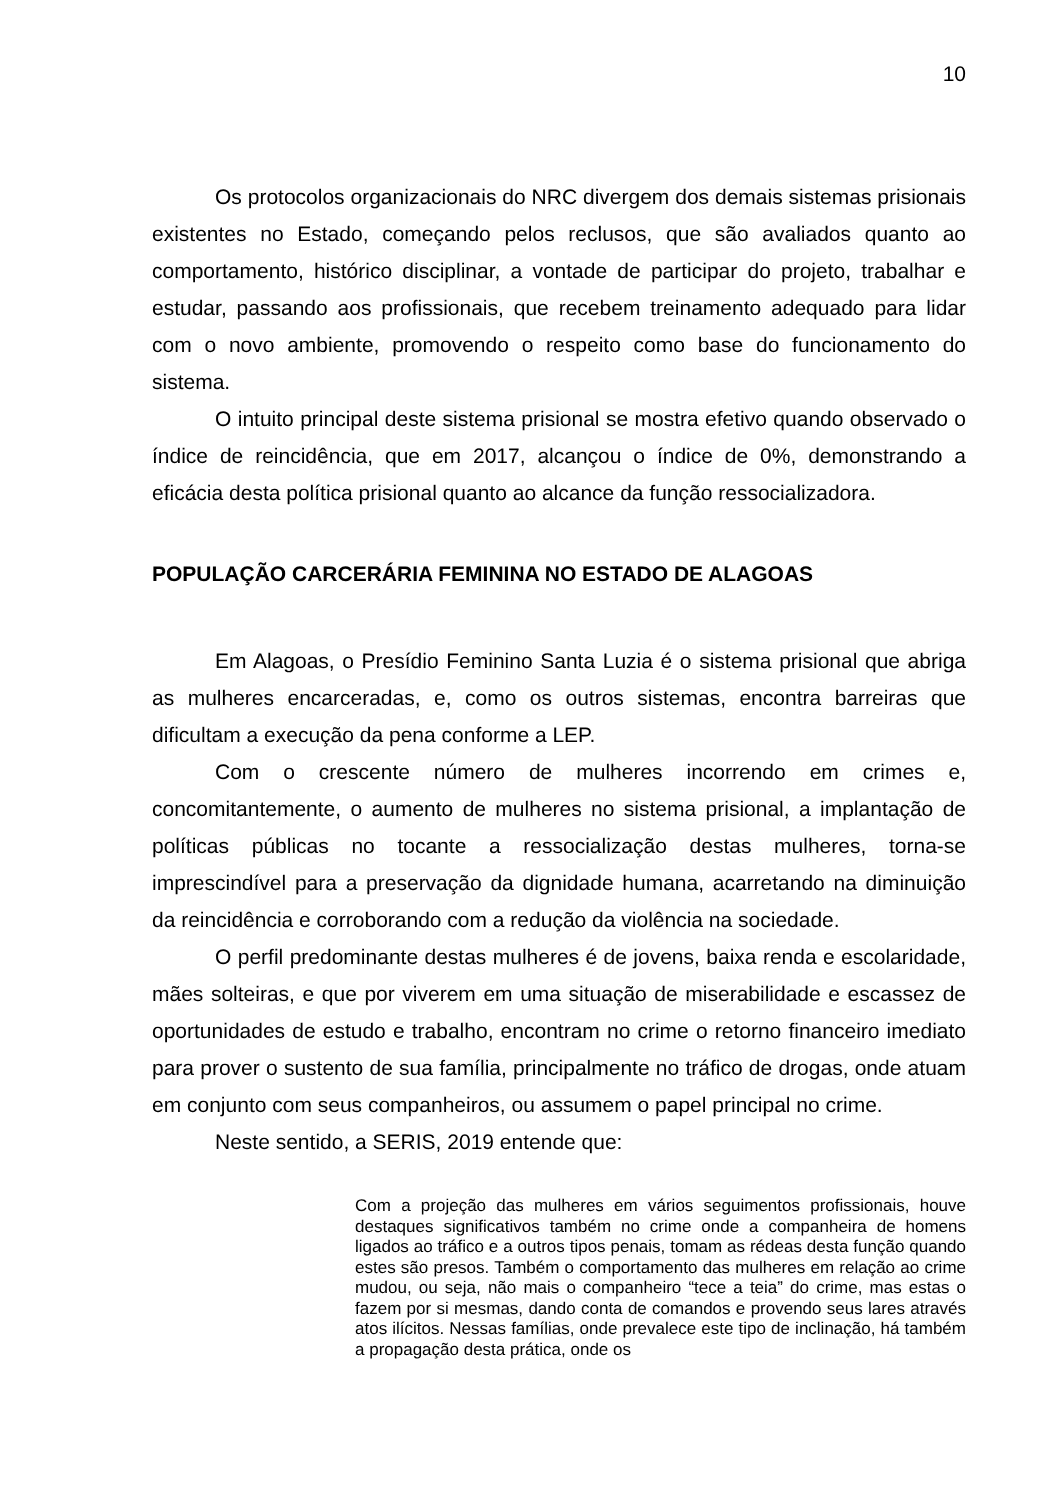10
Os protocolos organizacionais do NRC divergem dos demais sistemas prisionais existentes no Estado, começando pelos reclusos, que são avaliados quanto ao comportamento, histórico disciplinar, a vontade de participar do projeto, trabalhar e estudar, passando aos profissionais, que recebem treinamento adequado para lidar com o novo ambiente, promovendo o respeito como base do funcionamento do sistema.
O intuito principal deste sistema prisional se mostra efetivo quando observado o índice de reincidência, que em 2017, alcançou o índice de 0%, demonstrando a eficácia desta política prisional quanto ao alcance da função ressocializadora.
POPULAÇÃO CARCERÁRIA FEMININA NO ESTADO DE ALAGOAS
Em Alagoas, o Presídio Feminino Santa Luzia é o sistema prisional que abriga as mulheres encarceradas, e, como os outros sistemas, encontra barreiras que dificultam a execução da pena conforme a LEP.
Com o crescente número de mulheres incorrendo em crimes e, concomitantemente, o aumento de mulheres no sistema prisional, a implantação de políticas públicas no tocante a ressocialização destas mulheres, torna-se imprescindível para a preservação da dignidade humana, acarretando na diminuição da reincidência e corroborando com a redução da violência na sociedade.
O perfil predominante destas mulheres é de jovens, baixa renda e escolaridade, mães solteiras, e que por viverem em uma situação de miserabilidade e escassez de oportunidades de estudo e trabalho, encontram no crime o retorno financeiro imediato para prover o sustento de sua família, principalmente no tráfico de drogas, onde atuam em conjunto com seus companheiros, ou assumem o papel principal no crime.
Neste sentido, a SERIS, 2019 entende que:
Com a projeção das mulheres em vários seguimentos profissionais, houve destaques significativos também no crime onde a companheira de homens ligados ao tráfico e a outros tipos penais, tomam as rédeas desta função quando estes são presos. Também o comportamento das mulheres em relação ao crime mudou, ou seja, não mais o companheiro “tece a teia” do crime, mas estas o fazem por si mesmas, dando conta de comandos e provendo seus lares através atos ilícitos. Nessas famílias, onde prevalece este tipo de inclinação, há também a propagação desta prática, onde os